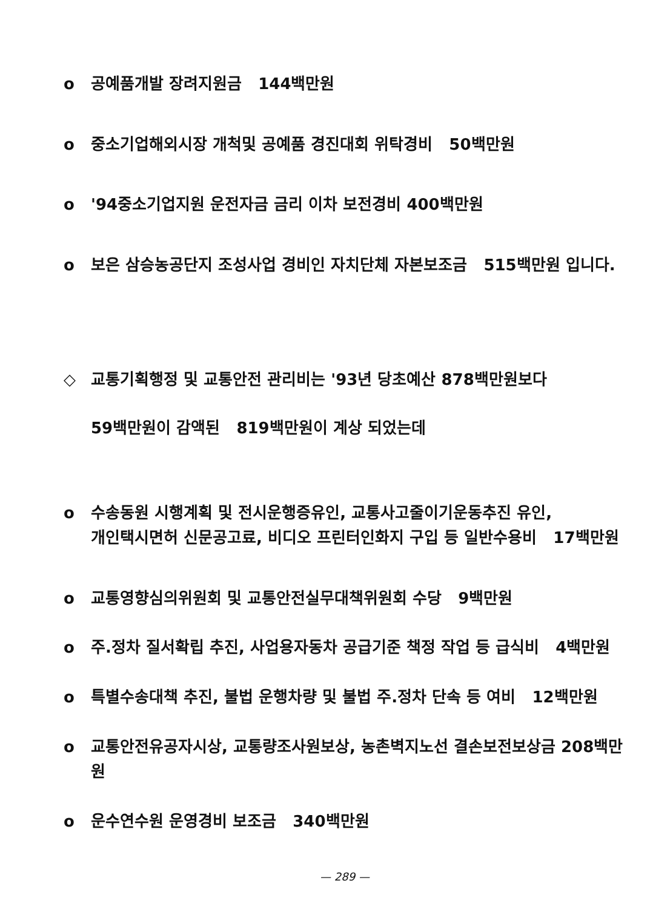o 공예품개발 장려지원금 144백만원
o 중소기업해외시장 개척및 공예품 경진대회 위탁경비 50백만원
o '94중소기업지원 운전자금 금리 이차 보전경비 400백만원
o 보은 삼승농공단지 조성사업 경비인 자치단체 자본보조금 515백만원 입니다.
◇ 교통기획행정 및 교통안전 관리비는 '93년 당초예산 878백만원보다
59백만원이 감액된 819백만원이 계상 되었는데
o 수송동원 시행계획 및 전시운행증유인, 교통사고줄이기운동추진 유인,
개인택시면허 신문공고료, 비디오 프린터인화지 구입 등 일반수용비 17백만원
o 교통영향심의위원회 및 교통안전실무대책위원회 수당 9백만원
o 주.정차 질서확립 추진, 사업용자동차 공급기준 책정 작업 등 급식비 4백만원
o 특별수송대책 추진, 불법 운행차량 및 불법 주.정차 단속 등 여비 12백만원
o 교통안전유공자시상, 교통량조사원보상, 농촌벽지노선 결손보전보상금 208백만원
o 운수연수원 운영경비 보조금 340백만원
— 289 —